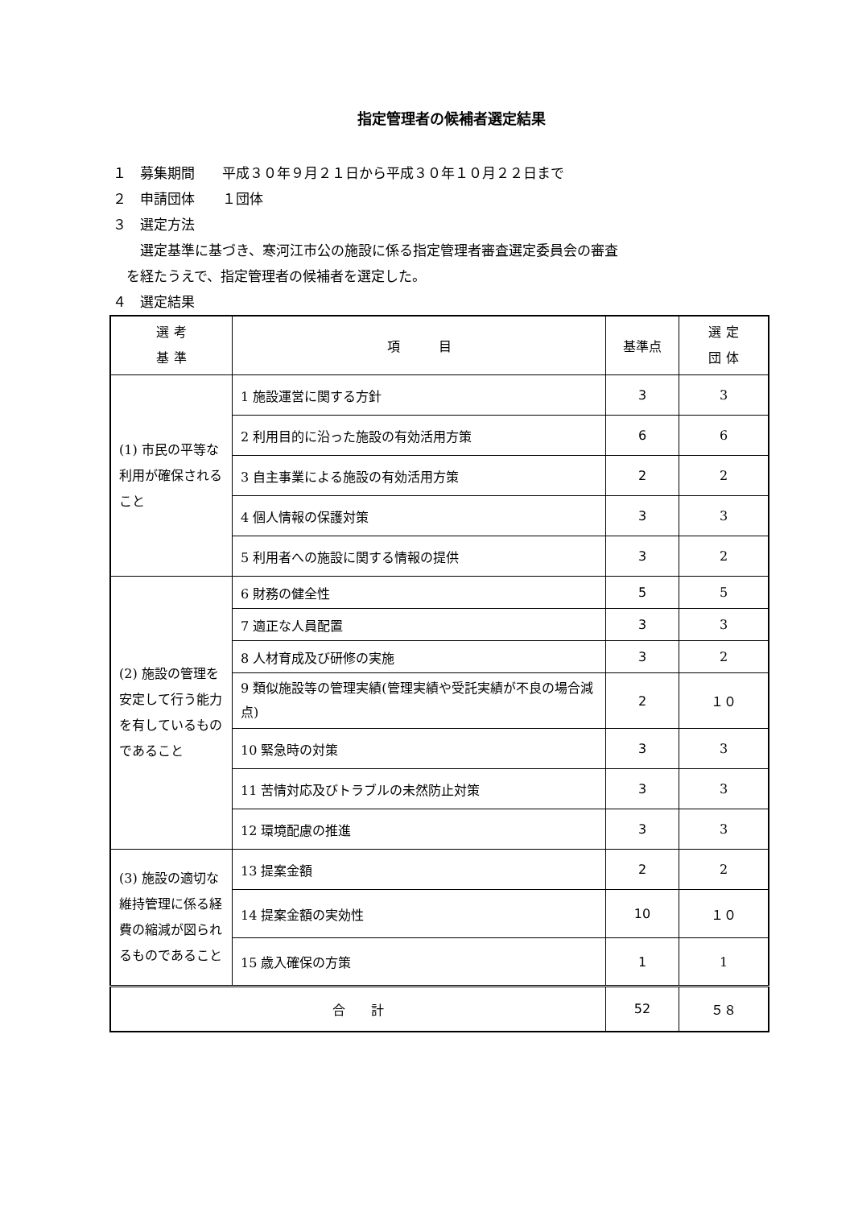指定管理者の候補者選定結果
１　募集期間　　平成３０年９月２１日から平成３０年１０月２２日まで
２　申請団体　　１団体
３　選定方法
　　選定基準に基づき、寒河江市公の施設に係る指定管理者審査選定委員会の審査
　を経たうえで、指定管理者の候補者を選定した。
４　選定結果
| 選 考 基 準 | 項 目 | 基準点 | 選 定 団 体 |
| --- | --- | --- | --- |
| (1) 市民の平等な利用が確保されること | 1 施設運営に関する方針 | 3 | 3 |
| | 2 利用目的に沿った施設の有効活用方策 | 6 | 6 |
| | 3 自主事業による施設の有効活用方策 | 2 | 2 |
| | 4 個人情報の保護対策 | 3 | 3 |
| | 5 利用者への施設に関する情報の提供 | 3 | 2 |
| (2) 施設の管理を安定して行う能力を有しているものであること | 6 財務の健全性 | 5 | 5 |
| | 7 適正な人員配置 | 3 | 3 |
| | 8 人材育成及び研修の実施 | 3 | 2 |
| | 9 類似施設等の管理実績(管理実績や受託実績が不良の場合減点) | 2 | １０ |
| | 10 緊急時の対策 | 3 | 3 |
| | 11 苦情対応及びトラブルの未然防止対策 | 3 | 3 |
| | 12 環境配慮の推進 | 3 | 3 |
| (3) 施設の適切な維持管理に係る経費の縮減が図られるものであること | 13 提案金額 | 2 | 2 |
| | 14 提案金額の実効性 | 10 | １０ |
| | 15 歳入確保の方策 | 1 | 1 |
| 合 計 | | 52 | ５８ |